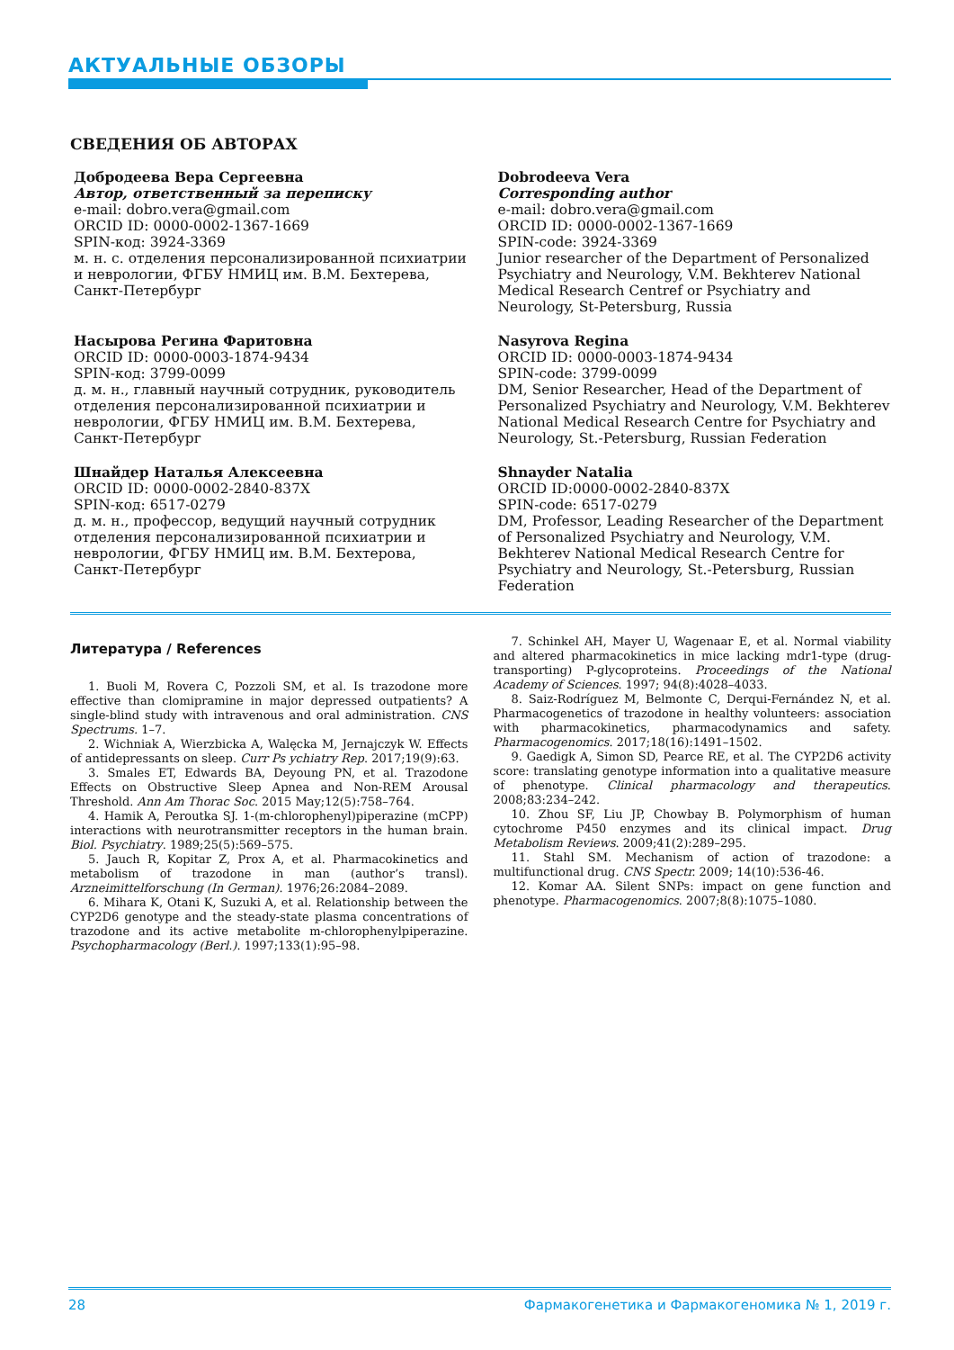АКТУАЛЬНЫЕ ОБЗОРЫ
СВЕДЕНИЯ ОБ АВТОРАХ
Добродеева Вера Сергеевна
Автор, ответственный за переписку
e-mail: dobro.vera@gmail.com
ORCID ID: 0000-0002-1367-1669
SPIN-код: 3924-3369
м. н. с. отделения персонализированной психиатрии и неврологии, ФГБУ НМИЦ им. В.М. Бехтерева, Санкт-Петербург
Dobrodeeva Vera
Corresponding author
e-mail: dobro.vera@gmail.com
ORCID ID: 0000-0002-1367-1669
SPIN-code: 3924-3369
Junior researcher of the Department of Personalized Psychiatry and Neurology, V.M. Bekhterev National Medical Research Centref or Psychiatry and Neurology, St-Petersburg, Russia
Насырова Регина Фаритовна
ORCID ID: 0000-0003-1874-9434
SPIN-код: 3799-0099
д. м. н., главный научный сотрудник, руководитель отделения персонализированной психиатрии и неврологии, ФГБУ НМИЦ им. В.М. Бехтерева, Санкт-Петербург
Nasyrova Regina
ORCID ID: 0000-0003-1874-9434
SPIN-code: 3799-0099
DM, Senior Researcher, Head of the Department of Personalized Psychiatry and Neurology, V.M. Bekhterev National Medical Research Centre for Psychiatry and Neurology, St.-Petersburg, Russian Federation
Шнайдер Наталья Алексеевна
ORCID ID: 0000-0002-2840-837X
SPIN-код: 6517-0279
д. м. н., профессор, ведущий научный сотрудник отделения персонализированной психиатрии и неврологии, ФГБУ НМИЦ им. В.М. Бехтерова, Санкт-Петербург
Shnayder Natalia
ORCID ID:0000-0002-2840-837X
SPIN-code: 6517-0279
DM, Professor, Leading Researcher of the Department of Personalized Psychiatry and Neurology, V.M. Bekhterev National Medical Research Centre for Psychiatry and Neurology, St.-Petersburg, Russian Federation
Литература / References
1. Buoli M, Rovera C, Pozzoli SM, et al. Is trazodone more effective than clomipramine in major depressed outpatients? A single-blind study with intravenous and oral administration. CNS Spectrums. 1–7.
2. Wichniak A, Wierzbicka A, Walęcka M, Jernajczyk W. Effects of antidepressants on sleep. Curr Ps ychiatry Rep. 2017;19(9):63.
3. Smales ET, Edwards BA, Deyoung PN, et al. Trazodone Effects on Obstructive Sleep Apnea and Non-REM Arousal Threshold. Ann Am Thorac Soc. 2015 May;12(5):758–764.
4. Hamik A, Peroutka SJ. 1-(m-chlorophenyl)piperazine (mCPP) interactions with neurotransmitter receptors in the human brain. Biol. Psychiatry. 1989;25(5):569–575.
5. Jauch R, Kopitar Z, Prox A, et al. Pharmacokinetics and metabolism of trazodone in man (author’s transl). Arzneimittelforschung (In German). 1976;26:2084–2089.
6. Mihara K, Otani K, Suzuki A, et al. Relationship between the CYP2D6 genotype and the steady-state plasma concentrations of trazodone and its active metabolite m-chlorophenylpiperazine. Psychopharmacology (Berl.). 1997;133(1):95–98.
7. Schinkel AH, Mayer U, Wagenaar E, et al. Normal viability and altered pharmacokinetics in mice lacking mdr1-type (drug-transporting) P-glycoproteins. Proceedings of the National Academy of Sciences. 1997; 94(8):4028–4033.
8. Saiz-Rodríguez M, Belmonte C, Derqui-Fernández N, et al. Pharmacogenetics of trazodone in healthy volunteers: association with pharmacokinetics, pharmacodynamics and safety. Pharmacogenomics. 2017;18(16):1491–1502.
9. Gaedigk A, Simon SD, Pearce RE, et al. The CYP2D6 activity score: translating genotype information into a qualitative measure of phenotype. Clinical pharmacology and therapeutics. 2008;83:234–242.
10. Zhou SF, Liu JP, Chowbay B. Polymorphism of human cytochrome P450 enzymes and its clinical impact. Drug Metabolism Reviews. 2009;41(2):289–295.
11. Stahl SM. Mechanism of action of trazodone: a multifunctional drug. CNS Spectr. 2009; 14(10):536-46.
12. Komar AA. Silent SNPs: impact on gene function and phenotype. Pharmacogenomics. 2007;8(8):1075–1080.
28 Фармакогенетика и Фармакогеномика № 1, 2019 г.